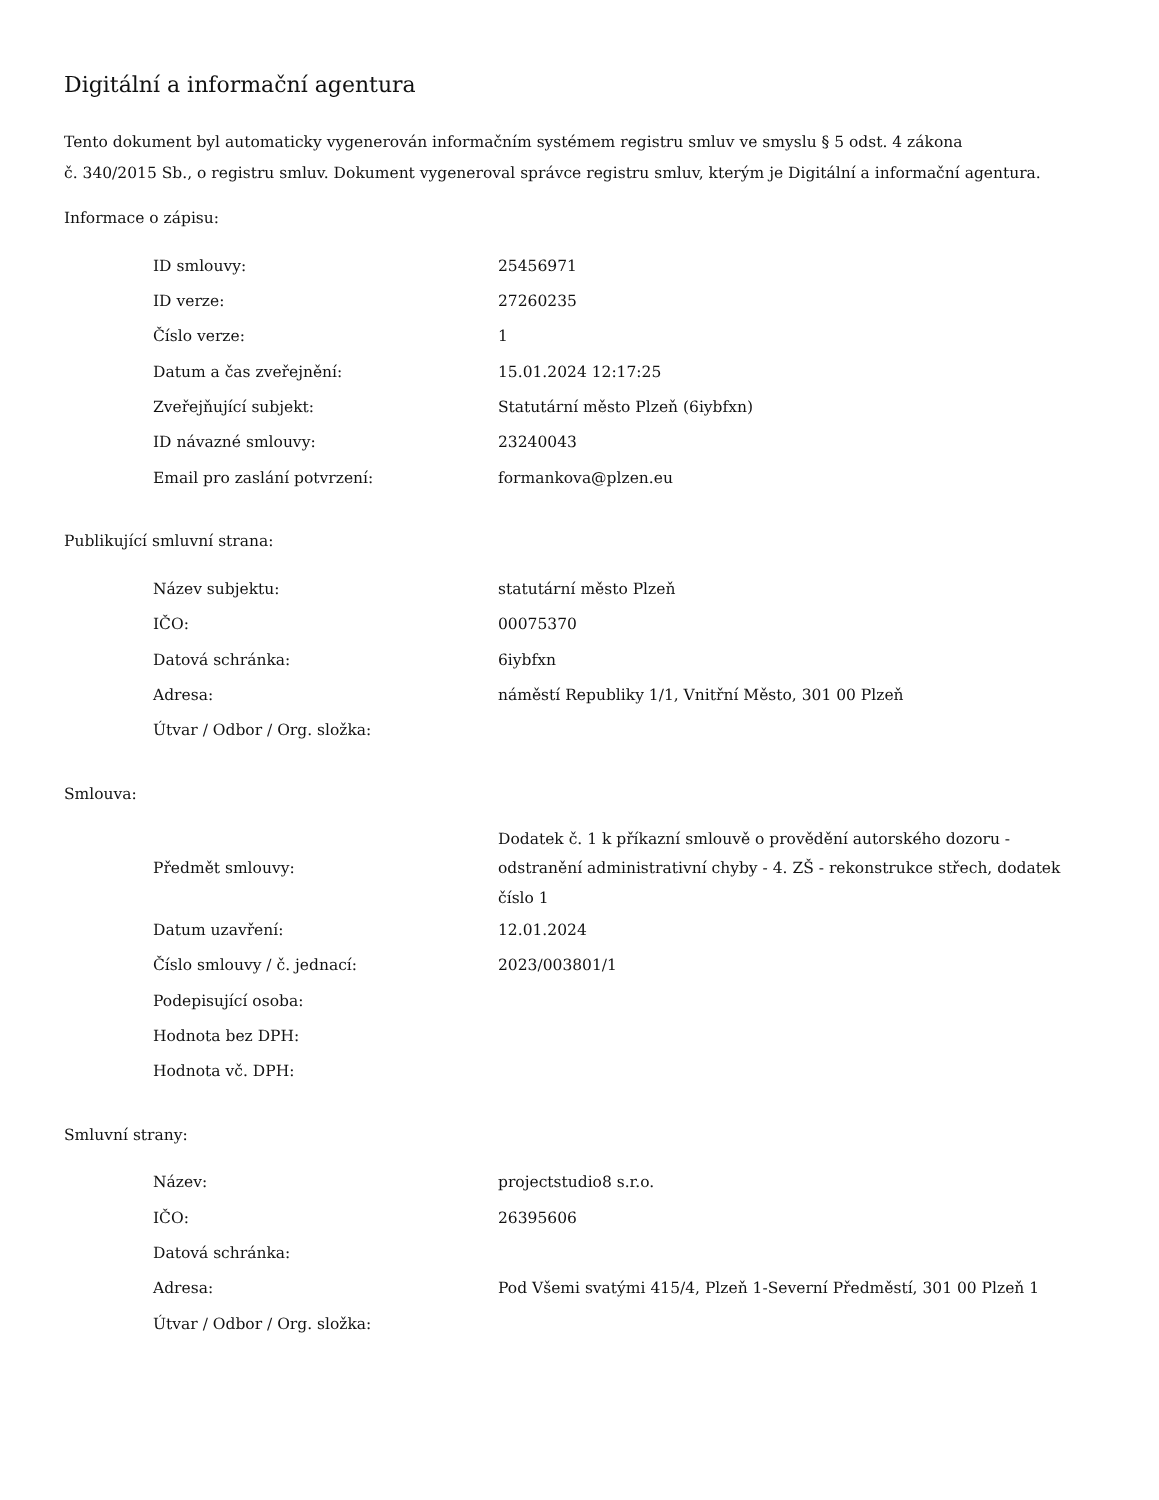Digitální a informační agentura
Tento dokument byl automaticky vygenerován informačním systémem registru smluv ve smyslu § 5 odst. 4 zákona
č. 340/2015 Sb., o registru smluv. Dokument vygeneroval správce registru smluv, kterým je Digitální a informační agentura.
Informace o zápisu:
| ID smlouvy: | 25456971 |
| ID verze: | 27260235 |
| Číslo verze: | 1 |
| Datum a čas zveřejnění: | 15.01.2024 12:17:25 |
| Zveřejňující subjekt: | Statutární město Plzeň (6iybfxn) |
| ID návazné smlouvy: | 23240043 |
| Email pro zaslání potvrzení: | formankova@plzen.eu |
Publikující smluvní strana:
| Název subjektu: | statutární město Plzeň |
| IČO: | 00075370 |
| Datová schránka: | 6iybfxn |
| Adresa: | náměstí Republiky 1/1, Vnitřní Město, 301 00 Plzeň |
| Útvar / Odbor / Org. složka: | |
Smlouva:
| Předmět smlouvy: | Dodatek č. 1 k příkazní smlouvě o provědění autorského dozoru - odstranění administrativní chyby - 4. ZŠ - rekonstrukce střech, dodatek číslo 1 |
| Datum uzavření: | 12.01.2024 |
| Číslo smlouvy / č. jednací: | 2023/003801/1 |
| Podepisující osoba: | |
| Hodnota bez DPH: | |
| Hodnota vč. DPH: | |
Smluvní strany:
| Název: | projectstudio8 s.r.o. |
| IČO: | 26395606 |
| Datová schránka: | |
| Adresa: | Pod Všemi svatými 415/4, Plzeň 1-Severní Předměstí, 301 00 Plzeň 1 |
| Útvar / Odbor / Org. složka: | |